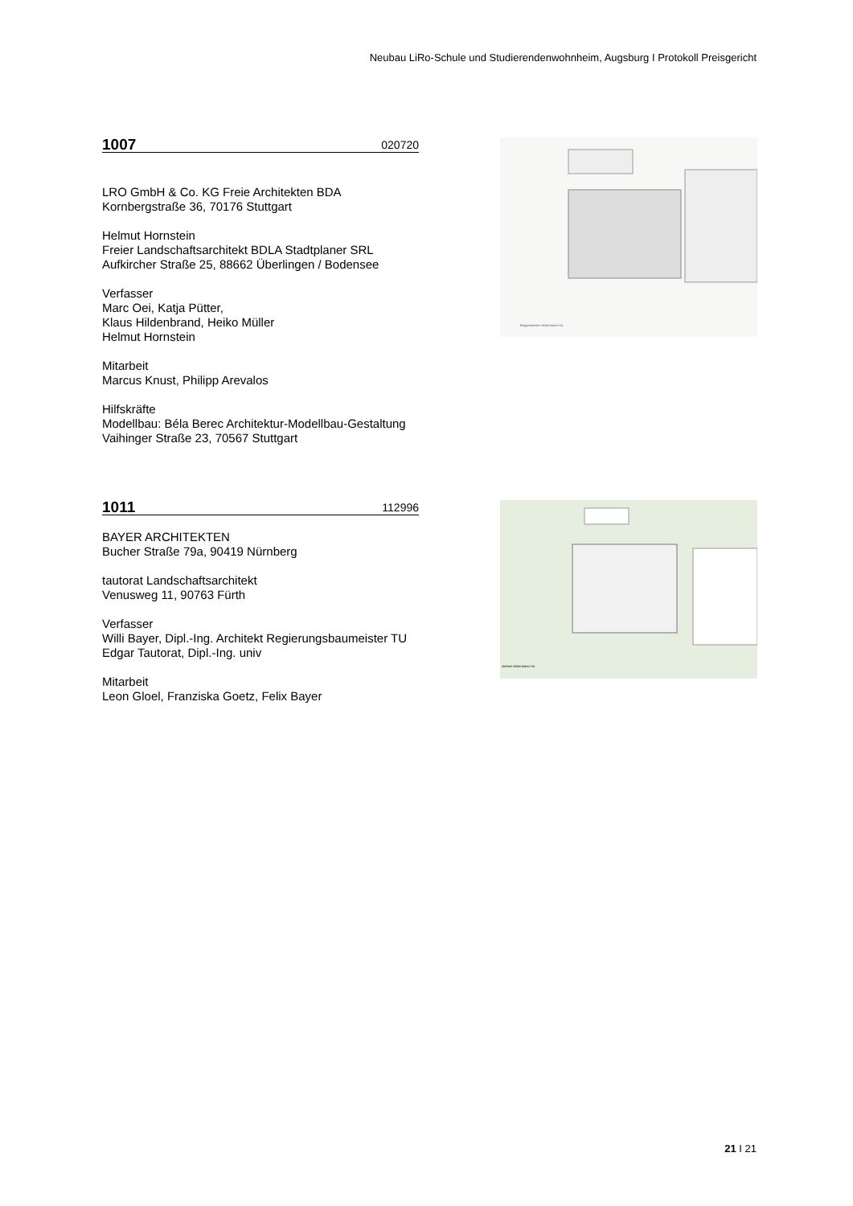Neubau LiRo-Schule und Studierendenwohnheim, Augsburg I Protokoll Preisgericht
1007 020720
LRO GmbH & Co. KG Freie Architekten BDA
Kornbergstraße 36, 70176 Stuttgart
Helmut Hornstein
Freier Landschaftsarchitekt BDLA Stadtplaner SRL
Aufkircher Straße 25, 88662 Überlingen / Bodensee
Verfasser
Marc Oei, Katja Pütter,
Klaus Hildenbrand, Heiko Müller
Helmut Hornstein
Mitarbeit
Marcus Knust, Philipp Arevalos
Hilfskräfte
Modellbau: Béla Berec Architektur-Modellbau-Gestaltung
Vaihinger Straße 23, 70567 Stuttgart
Bürgermeister-Ackermann-Str.
1011 112996
BAYER ARCHITEKTEN
Bucher Straße 79a, 90419 Nürnberg
tautorat Landschaftsarchitekt
Venusweg 11, 90763 Fürth
Verfasser
Willi Bayer, Dipl.-Ing. Architekt Regierungsbaumeister TU
Edgar Tautorat, Dipl.-Ing. univ
Mitarbeit
Leon Gloel, Franziska Goetz, Felix Bayer
meister-Ackermann-Str.
21 I 21